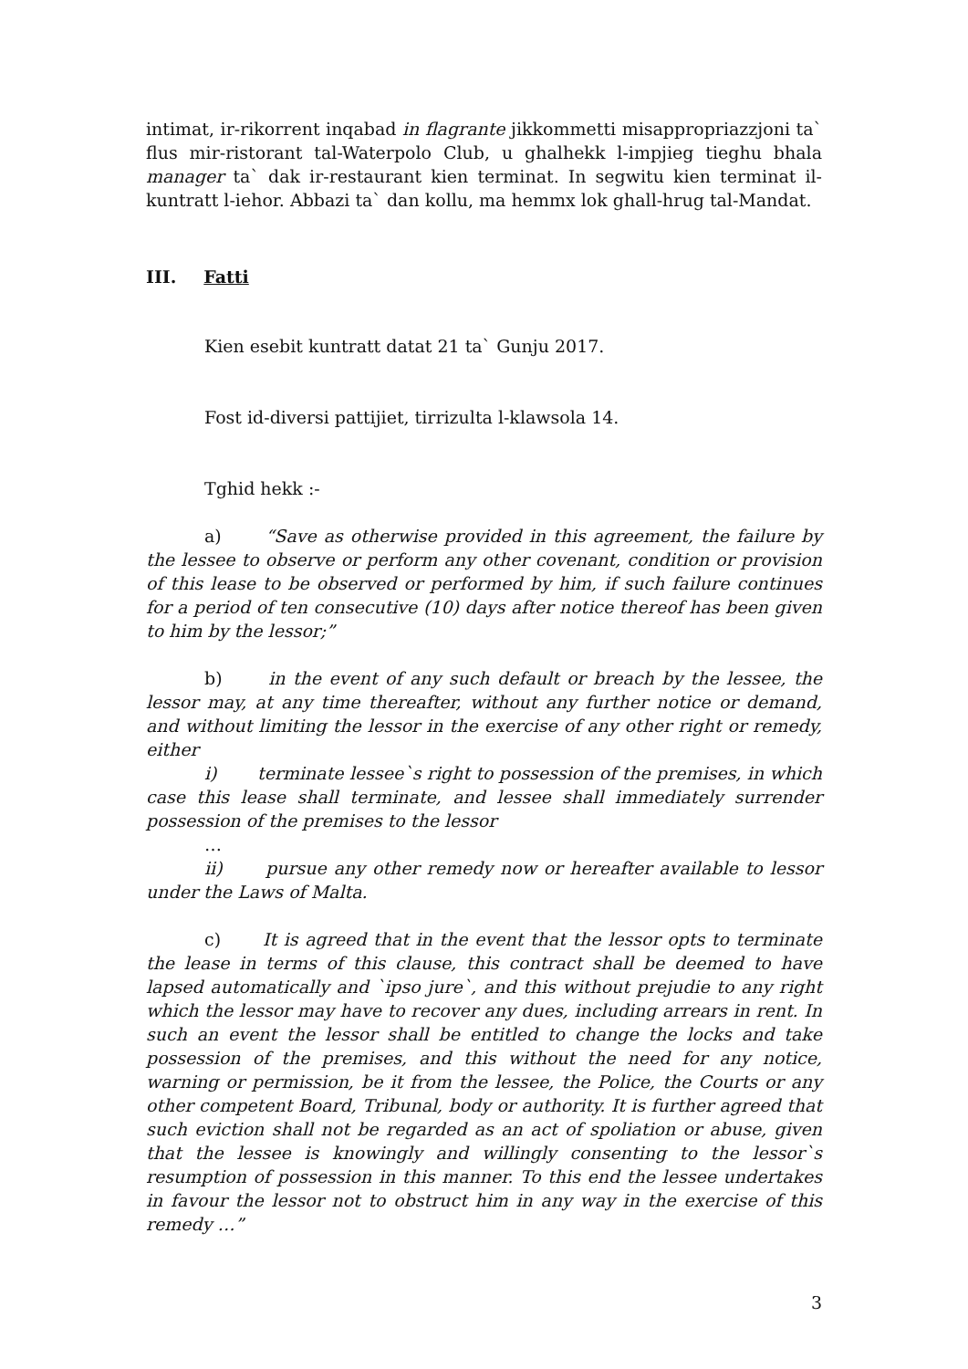intimat, ir-rikorrent inqabad in flagrante jikkommetti misappropriazzjoni ta` flus mir-ristorant tal-Waterpolo Club, u ghalhekk l-impjieg tieghu bhala manager ta` dak ir-restaurant kien terminat. In segwitu kien terminat il-kuntratt l-iehor. Abbazi ta` dan kollu, ma hemmx lok ghall-hrug tal-Mandat.
III. Fatti
Kien esebit kuntratt datat 21 ta` Gunju 2017.
Fost id-diversi pattijiet, tirrizulta l-klawsola 14.
Tghid hekk :-
a) “Save as otherwise provided in this agreement, the failure by the lessee to observe or perform any other covenant, condition or provision of this lease to be observed or performed by him, if such failure continues for a period of ten consecutive (10) days after notice thereof has been given to him by the lessor;”
b) in the event of any such default or breach by the lessee, the lessor may, at any time thereafter, without any further notice or demand, and without limiting the lessor in the exercise of any other right or remedy, either
i) terminate lessee`s right to possession of the premises, in which case this lease shall terminate, and lessee shall immediately surrender possession of the premises to the lessor
…
ii) pursue any other remedy now or hereafter available to lessor under the Laws of Malta.
c) It is agreed that in the event that the lessor opts to terminate the lease in terms of this clause, this contract shall be deemed to have lapsed automatically and `ipso jure`, and this without prejudie to any right which the lessor may have to recover any dues, including arrears in rent. In such an event the lessor shall be entitled to change the locks and take possession of the premises, and this without the need for any notice, warning or permission, be it from the lessee, the Police, the Courts or any other competent Board, Tribunal, body or authority. It is further agreed that such eviction shall not be regarded as an act of spoliation or abuse, given that the lessee is knowingly and willingly consenting to the lessor`s resumption of possession in this manner. To this end the lessee undertakes in favour the lessor not to obstruct him in any way in the exercise of this remedy …”
3